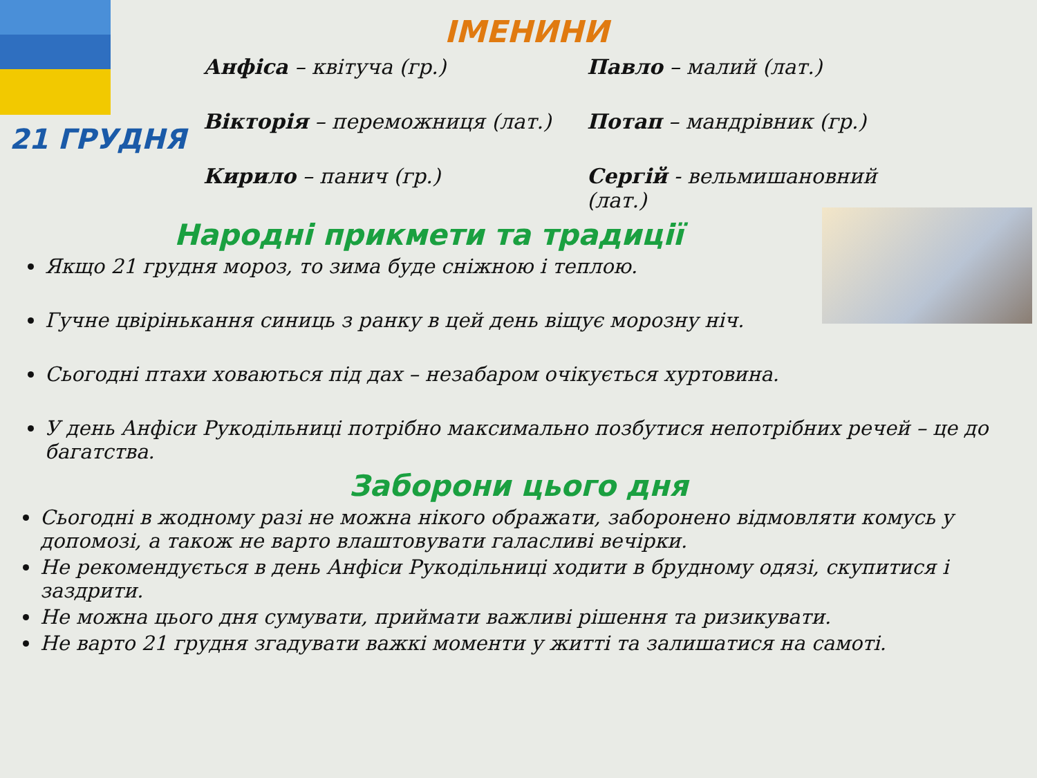21 ГРУДНЯ
ІМЕНИНИ
Анфіса – квітуча (гр.)
Павло – малий (лат.)
Вікторія – переможниця (лат.)
Потап – мандрівник (гр.)
Кирило – панич (гр.)
Сергій - вельмишановний (лат.)
Народні прикмети та традиції
Якщо 21 грудня мороз, то зима буде сніжною і теплою.
Гучне цвірінькання синиць з ранку в цей день віщує морозну ніч.
Сьогодні птахи ховаються під дах – незабаром очікується хуртовина.
У день Анфіси Рукодільниці потрібно максимально позбутися непотрібних речей – це до багатства.
Заборони цього дня
Сьогодні в жодному разі не можна нікого ображати, заборонено відмовляти комусь у допомозі, а також не варто влаштовувати галасливі вечірки.
Не рекомендується в день Анфіси Рукодільниці ходити в брудному одязі, скупитися і заздрити.
Не можна цього дня сумувати, приймати важливі рішення та ризикувати.
Не варто 21 грудня згадувати важкі моменти у житті та залишатися на самоті.